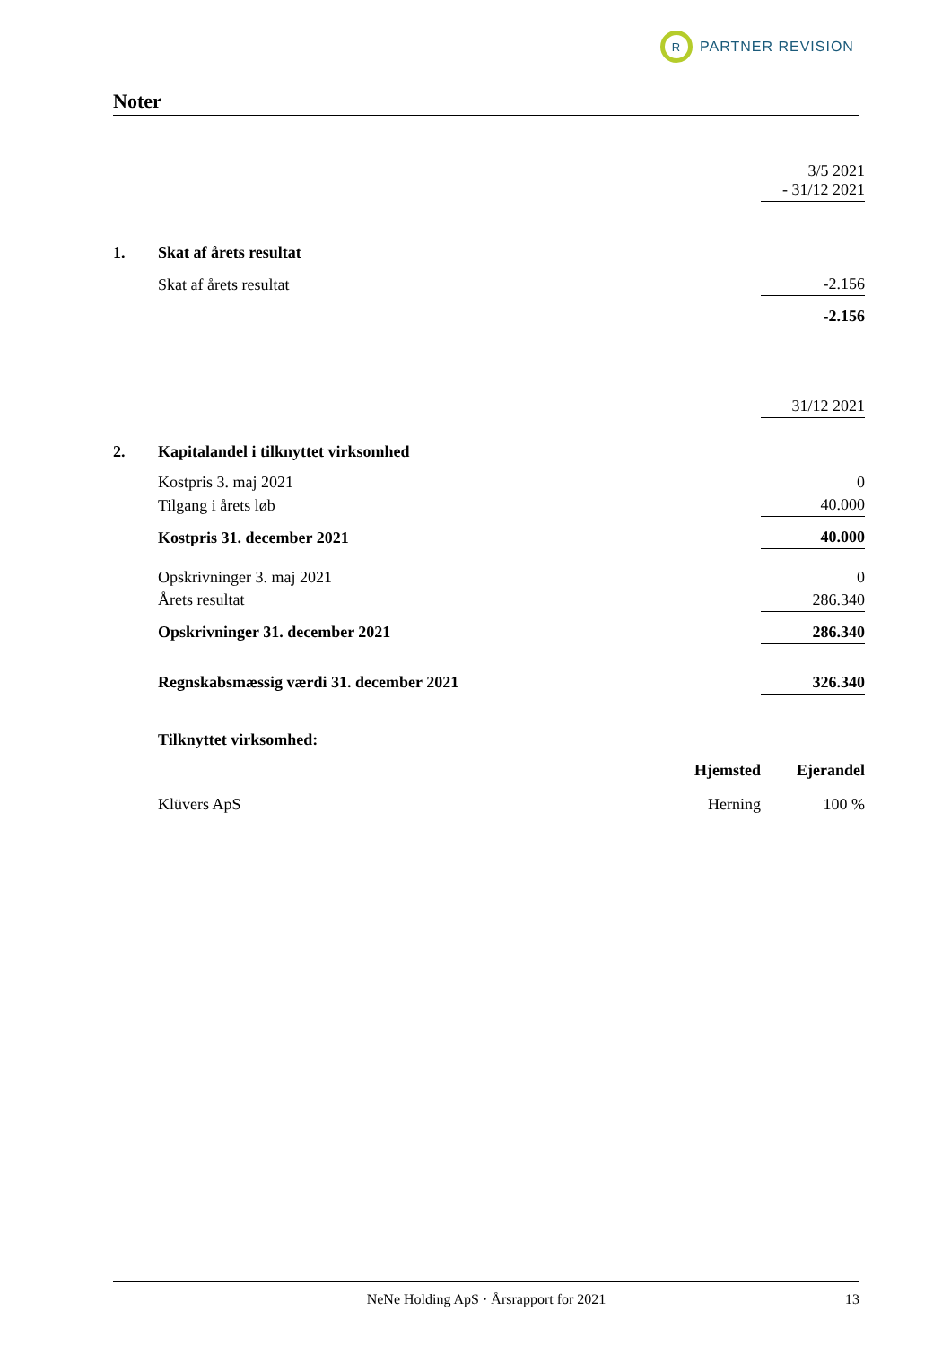R
PARTNER REVISION
Noter
| | | | 3/5 2021 - 31/12 2021 |
| 1. | Skat af årets resultat | | |
| | Skat af årets resultat | | -2.156 |
| | | | -2.156 |
| | | | 31/12 2021 |
| 2. | Kapitalandel i tilknyttet virksomhed | | |
| | Kostpris 3. maj 2021 | | 0 |
| | Tilgang i årets løb | | 40.000 |
| | Kostpris 31. december 2021 | | 40.000 |
| | Opskrivninger 3. maj 2021 | | 0 |
| | Årets resultat | | 286.340 |
| | Opskrivninger 31. december 2021 | | 286.340 |
| | Regnskabsmæssig værdi 31. december 2021 | | 326.340 |
| | Tilknyttet virksomhed: | | |
| | | Hjemsted | Ejerandel |
| | Klüvers ApS | Herning | 100 % |
NeNe Holding ApS · Årsrapport for 2021 13